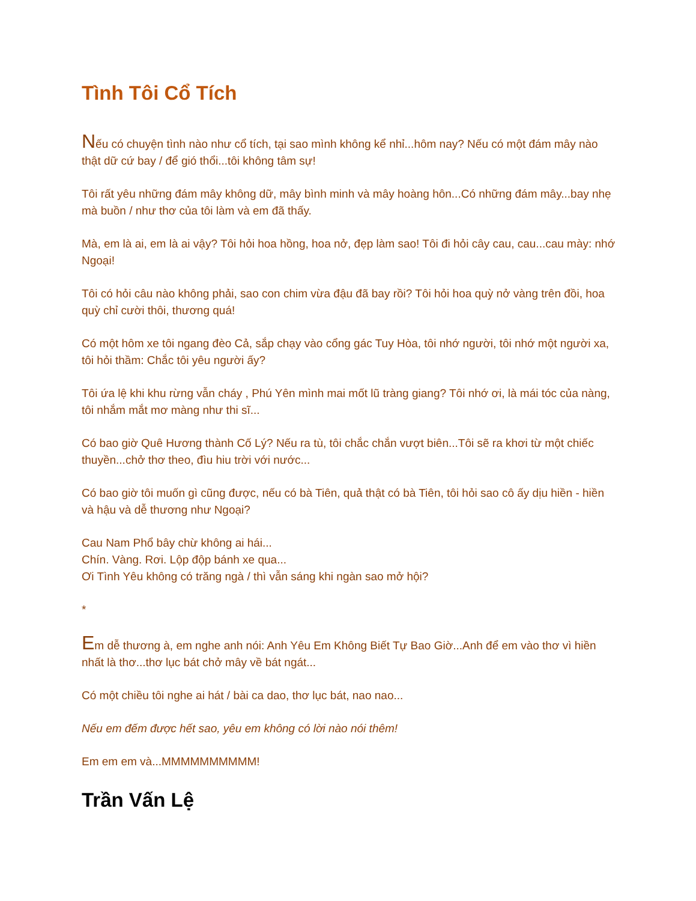Tình Tôi Cổ Tích
Nếu có chuyện tình nào như cổ tích, tại sao mình không kể nhỉ...hôm nay? Nếu có một đám mây nào thật dữ cứ bay / để gió thổi...tôi không tâm sự!
Tôi rất yêu những đám mây không dữ, mây bình minh và mây hoàng hôn...Có những đám mây...bay nhẹ mà buồn / như thơ của tôi làm và em đã thấy.
Mà, em là ai, em là ai vậy? Tôi hỏi hoa hồng, hoa nở, đẹp làm sao! Tôi đi hỏi cây cau, cau...cau mày: nhớ Ngoại!
Tôi có hỏi câu nào không phải, sao con chim vừa đậu đã bay rồi? Tôi hỏi hoa quỳ nở vàng trên đồi, hoa quỳ chỉ cười thôi, thương quá!
Có một hôm xe tôi ngang đèo Cả, sắp chạy vào cổng gác Tuy Hòa, tôi nhớ người, tôi nhớ một người xa, tôi hỏi thầm: Chắc tôi yêu người ấy?
Tôi ứa lệ khi khu rừng vẫn cháy , Phú Yên mình mai mốt lũ tràng giang? Tôi nhớ ơi, là mái tóc của nàng, tôi nhắm mắt mơ màng như thi sĩ...
Có bao giờ Quê Hương thành Cố Lý? Nếu ra tù, tôi chắc chắn vượt biên...Tôi sẽ ra khơi từ một chiếc thuyền...chở thơ theo, đìu hiu trời với nước...
Có bao giờ tôi muốn gì cũng được, nếu có bà Tiên, quả thật có bà Tiên, tôi hỏi sao cô ấy dịu hiền - hiền và hậu và dễ thương như Ngoại?
Cau Nam Phổ bây chừ không ai hái...
Chín. Vàng. Rơi. Lộp độp bánh xe qua...
Ơi Tình Yêu không có trăng ngà / thì vẫn sáng khi ngàn sao mở hội?
*
Em dễ thương à, em nghe anh nói: Anh Yêu Em Không Biết Tự Bao Giờ...Anh để em vào thơ vì hiền nhất là thơ...thơ lục bát chở mây về bát ngát...
Có một chiều tôi nghe ai hát / bài ca dao, thơ lục bát, nao nao...
Nếu em đếm được hết sao, yêu em không có lời nào nói thêm!
Em em em và...MMMMMMMMMM!
Trần Vấn Lệ